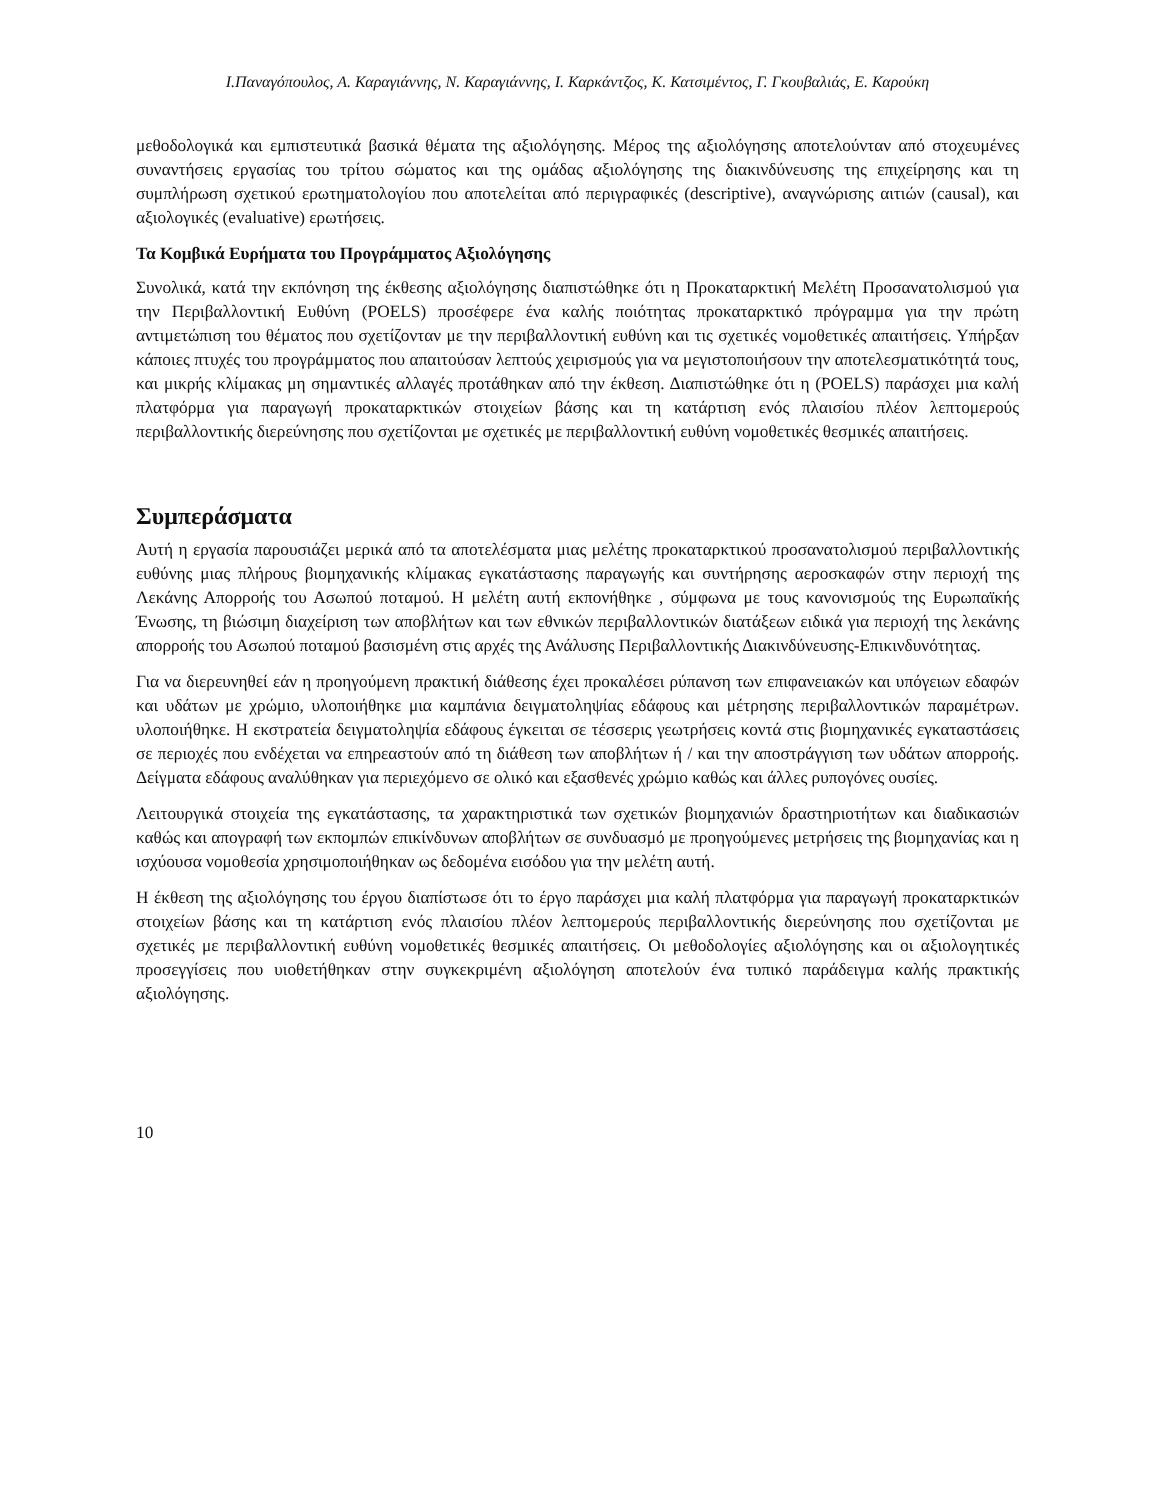Ι.Παναγόπουλος, Α. Καραγιάννης, Ν. Καραγιάννης, Ι. Καρκάντζος, Κ. Κατσιμέντος, Γ. Γκουβαλιάς, Ε. Καρούκη
μεθοδολογικά και εμπιστευτικά βασικά θέματα της αξιολόγησης. Μέρος της αξιολόγησης αποτελούνταν από στοχευμένες συναντήσεις εργασίας του τρίτου σώματος και της ομάδας αξιολόγησης της διακινδύνευσης της επιχείρησης και τη συμπλήρωση σχετικού ερωτηματολογίου που αποτελείται από περιγραφικές (descriptive), αναγνώρισης αιτιών (causal), και αξιολογικές (evaluative) ερωτήσεις.
Τα Κομβικά Ευρήματα του Προγράμματος Αξιολόγησης
Συνολικά, κατά την εκπόνηση της έκθεσης αξιολόγησης διαπιστώθηκε ότι η Προκαταρκτική Μελέτη Προσανατολισμού για την Περιβαλλοντική Ευθύνη (POELS) προσέφερε ένα καλής ποιότητας προκαταρκτικό πρόγραμμα για την πρώτη αντιμετώπιση του θέματος που σχετίζονταν με την περιβαλλοντική ευθύνη και τις σχετικές νομοθετικές απαιτήσεις. Υπήρξαν κάποιες πτυχές του προγράμματος που απαιτούσαν λεπτούς χειρισμούς για να μεγιστοποιήσουν την αποτελεσματικότητά τους, και μικρής κλίμακας μη σημαντικές αλλαγές προτάθηκαν από την έκθεση. Διαπιστώθηκε ότι η (POELS) παράσχει μια καλή πλατφόρμα για παραγωγή προκαταρκτικών στοιχείων βάσης και τη κατάρτιση ενός πλαισίου πλέον λεπτομερούς περιβαλλοντικής διερεύνησης που σχετίζονται με σχετικές με περιβαλλοντική ευθύνη νομοθετικές θεσμικές απαιτήσεις.
Συμπεράσματα
Αυτή η εργασία παρουσιάζει μερικά από τα αποτελέσματα μιας μελέτης προκαταρκτικού προσανατολισμού περιβαλλοντικής ευθύνης μιας πλήρους βιομηχανικής κλίμακας εγκατάστασης παραγωγής και συντήρησης αεροσκαφών στην περιοχή της Λεκάνης Απορροής του Ασωπού ποταμού. Η μελέτη αυτή εκπονήθηκε , σύμφωνα με τους κανονισμούς της Ευρωπαϊκής Ένωσης, τη βιώσιμη διαχείριση των αποβλήτων και των εθνικών περιβαλλοντικών διατάξεων ειδικά για περιοχή της λεκάνης απορροής του Ασωπού ποταμού βασισμένη στις αρχές της Ανάλυσης Περιβαλλοντικής Διακινδύνευσης-Επικινδυνότητας.
Για να διερευνηθεί εάν η προηγούμενη πρακτική διάθεσης έχει προκαλέσει ρύπανση των επιφανειακών και υπόγειων εδαφών και υδάτων με χρώμιο, υλοποιήθηκε μια καμπάνια δειγματοληψίας εδάφους και μέτρησης περιβαλλοντικών παραμέτρων. υλοποιήθηκε. Η εκστρατεία δειγματοληψία εδάφους έγκειται σε τέσσερις γεωτρήσεις κοντά στις βιομηχανικές εγκαταστάσεις σε περιοχές που ενδέχεται να επηρεαστούν από τη διάθεση των αποβλήτων ή / και την αποστράγγιση των υδάτων απορροής. Δείγματα εδάφους αναλύθηκαν για περιεχόμενο σε ολικό και εξασθενές χρώμιο καθώς και άλλες ρυπογόνες ουσίες.
Λειτουργικά στοιχεία της εγκατάστασης, τα χαρακτηριστικά των σχετικών βιομηχανιών δραστηριοτήτων και διαδικασιών καθώς και απογραφή των εκπομπών επικίνδυνων αποβλήτων σε συνδυασμό με προηγούμενες μετρήσεις της βιομηχανίας και η ισχύουσα νομοθεσία χρησιμοποιήθηκαν ως δεδομένα εισόδου για την μελέτη αυτή.
Η έκθεση της αξιολόγησης του έργου διαπίστωσε ότι το έργο παράσχει μια καλή πλατφόρμα για παραγωγή προκαταρκτικών στοιχείων βάσης και τη κατάρτιση ενός πλαισίου πλέον λεπτομερούς περιβαλλοντικής διερεύνησης που σχετίζονται με σχετικές με περιβαλλοντική ευθύνη νομοθετικές θεσμικές απαιτήσεις. Οι μεθοδολογίες αξιολόγησης και οι αξιολογητικές προσεγγίσεις που υιοθετήθηκαν στην συγκεκριμένη αξιολόγηση αποτελούν ένα τυπικό παράδειγμα καλής πρακτικής αξιολόγησης.
10